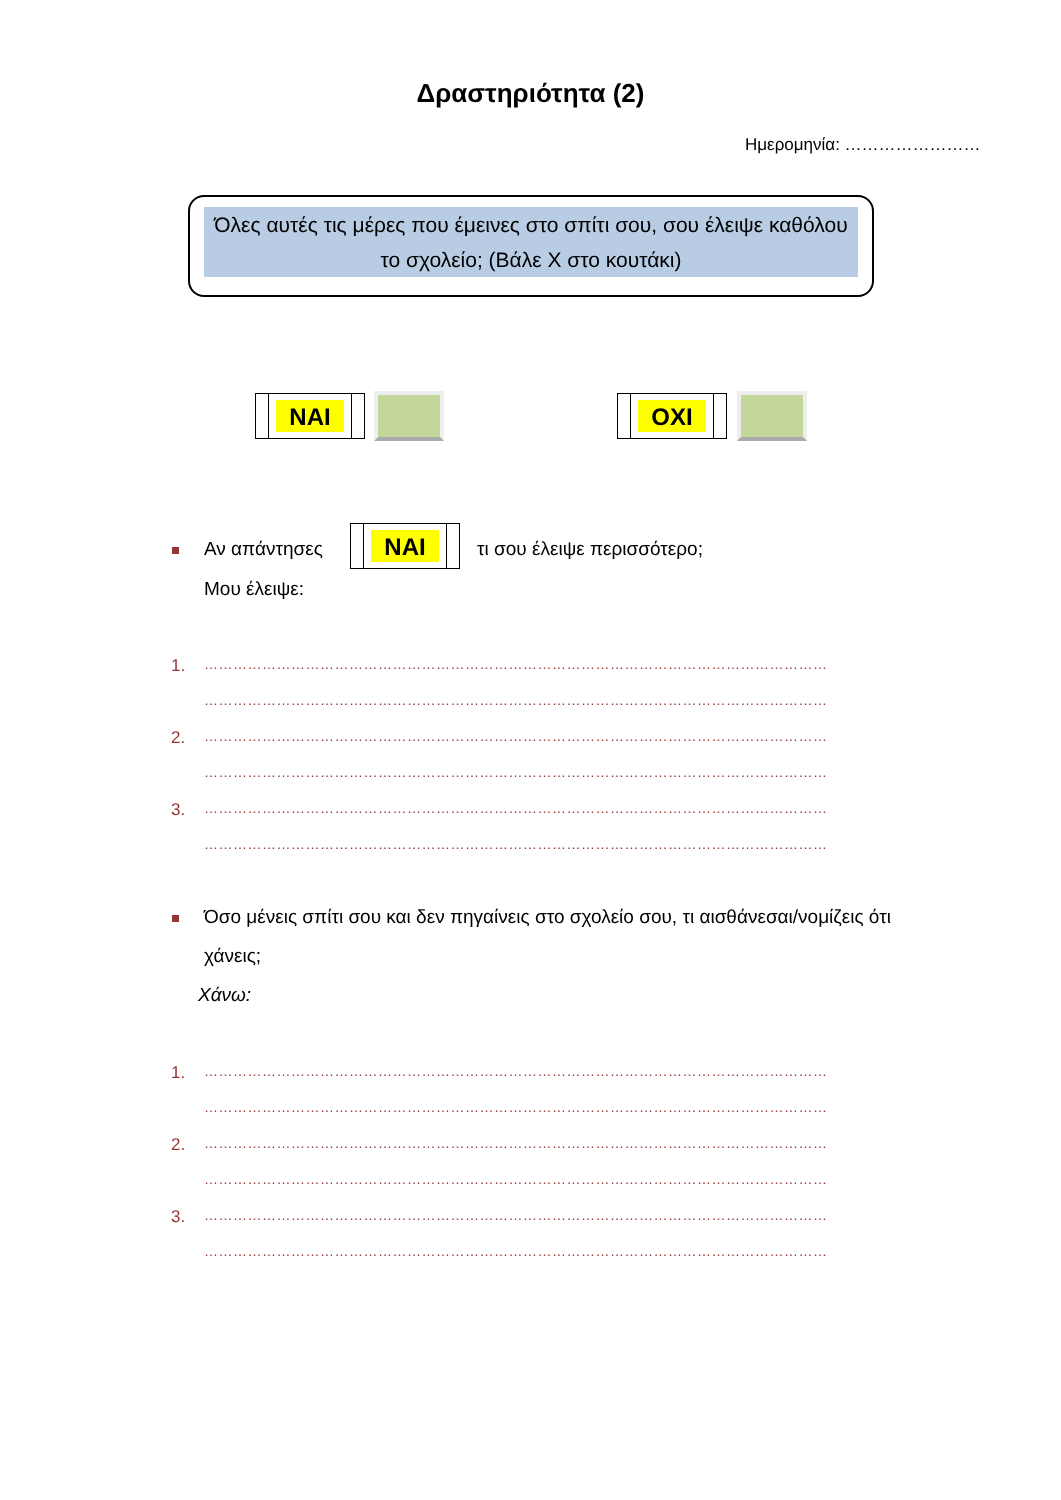Δραστηριότητα (2)
Ημερομηνία: ……………………
Όλες αυτές τις μέρες που έμεινες στο σπίτι σου, σου έλειψε καθόλου το σχολείο; (Βάλε Χ στο κουτάκι)
ΝΑΙ ΟΧΙ
Αν απάντησες
ΝΑΙ
τι σου έλειψε περισσότερο;
Μου έλειψε:
1.
…………………………………………………………………………………………………………………
…………………………………………………………………………………………………………………
2.
…………………………………………………………………………………………………………………
…………………………………………………………………………………………………………………
3.
…………………………………………………………………………………………………………………
…………………………………………………………………………………………………………………
Όσο μένεις σπίτι σου και δεν πηγαίνεις στο σχολείο σου, τι αισθάνεσαι/νομίζεις ότι
χάνεις;
Χάνω:
1.
…………………………………………………………………………………………………………………
…………………………………………………………………………………………………………………
2.
…………………………………………………………………………………………………………………
…………………………………………………………………………………………………………………
3.
…………………………………………………………………………………………………………………
…………………………………………………………………………………………………………………